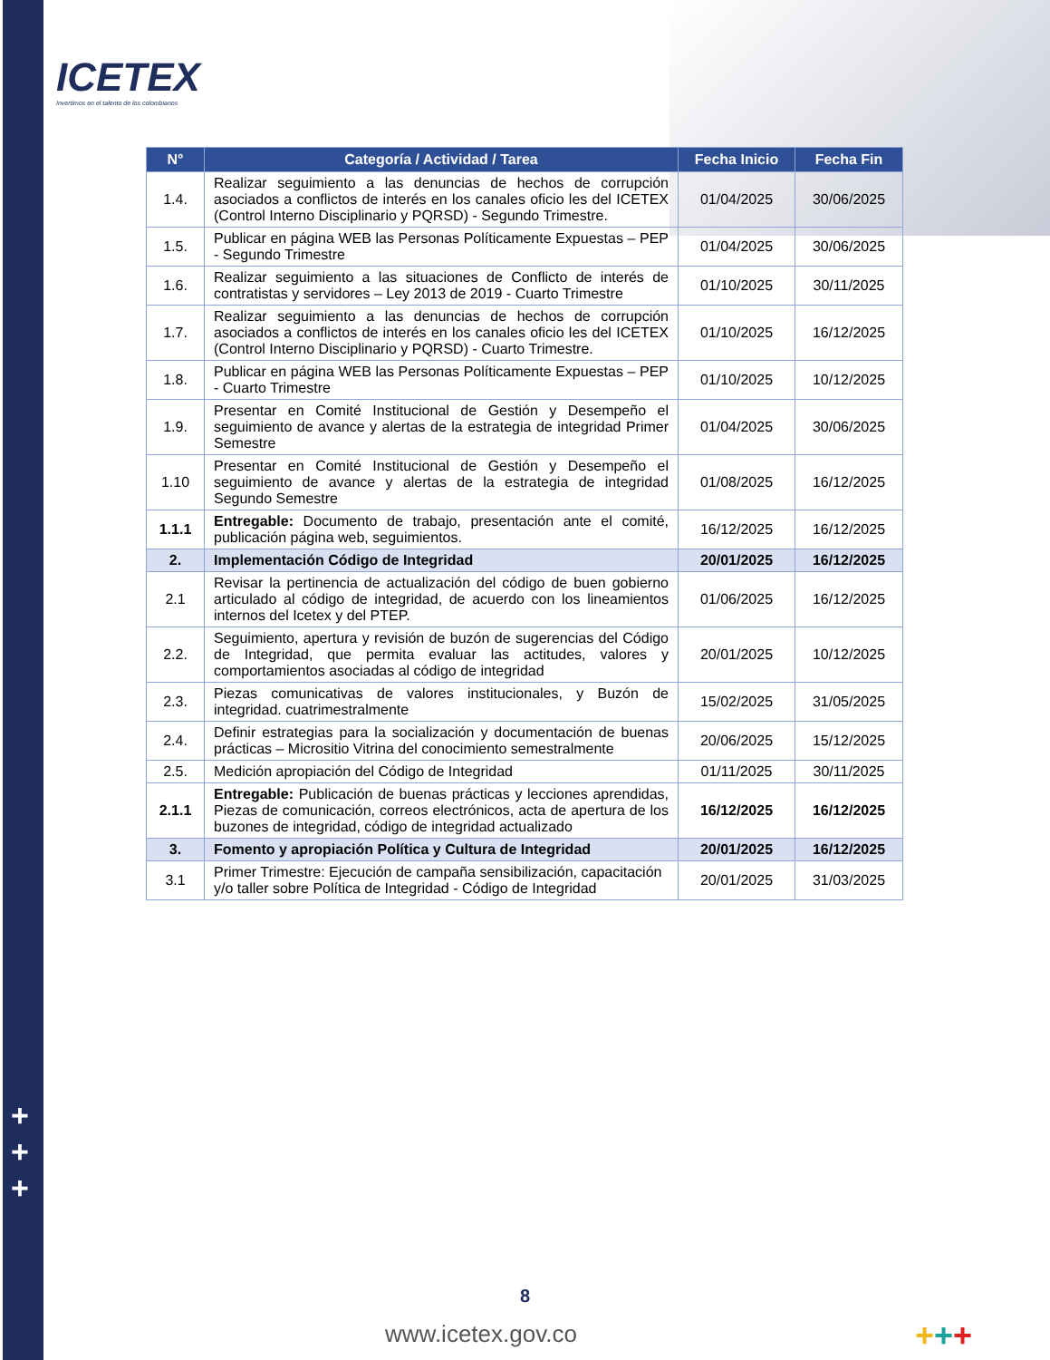ICETEX
Invertimos en el talento de los colombianos
+
+
+
| N° | Categoría / Actividad / Tarea | Fecha Inicio | Fecha Fin |
| --- | --- | --- | --- |
| 1.4. | Realizar seguimiento a las denuncias de hechos de corrupción asociados a conflictos de interés en los canales oficio les del ICETEX (Control Interno Disciplinario y PQRSD) - Segundo Trimestre. | 01/04/2025 | 30/06/2025 |
| 1.5. | Publicar en página WEB las Personas Políticamente Expuestas – PEP - Segundo Trimestre | 01/04/2025 | 30/06/2025 |
| 1.6. | Realizar seguimiento a las situaciones de Conflicto de interés de contratistas y servidores – Ley 2013 de 2019 - Cuarto Trimestre | 01/10/2025 | 30/11/2025 |
| 1.7. | Realizar seguimiento a las denuncias de hechos de corrupción asociados a conflictos de interés en los canales oficio les del ICETEX (Control Interno Disciplinario y PQRSD) - Cuarto Trimestre. | 01/10/2025 | 16/12/2025 |
| 1.8. | Publicar en página WEB las Personas Políticamente Expuestas – PEP - Cuarto Trimestre | 01/10/2025 | 10/12/2025 |
| 1.9. | Presentar en Comité Institucional de Gestión y Desempeño el seguimiento de avance y alertas de la estrategia de integridad Primer Semestre | 01/04/2025 | 30/06/2025 |
| 1.10 | Presentar en Comité Institucional de Gestión y Desempeño el seguimiento de avance y alertas de la estrategia de integridad Segundo Semestre | 01/08/2025 | 16/12/2025 |
| 1.1.1 | Entregable: Documento de trabajo, presentación ante el comité, publicación página web, seguimientos. | 16/12/2025 | 16/12/2025 |
| 2. | Implementación Código de Integridad | 20/01/2025 | 16/12/2025 |
| 2.1 | Revisar la pertinencia de actualización del código de buen gobierno articulado al código de integridad, de acuerdo con los lineamientos internos del Icetex y del PTEP. | 01/06/2025 | 16/12/2025 |
| 2.2. | Seguimiento, apertura y revisión de buzón de sugerencias del Código de Integridad, que permita evaluar las actitudes, valores y comportamientos asociadas al código de integridad | 20/01/2025 | 10/12/2025 |
| 2.3. | Piezas comunicativas de valores institucionales, y Buzón de integridad. cuatrimestralmente | 15/02/2025 | 31/05/2025 |
| 2.4. | Definir estrategias para la socialización y documentación de buenas prácticas – Micrositio Vitrina del conocimiento semestralmente | 20/06/2025 | 15/12/2025 |
| 2.5. | Medición apropiación del Código de Integridad | 01/11/2025 | 30/11/2025 |
| 2.1.1 | Entregable: Publicación de buenas prácticas y lecciones aprendidas, Piezas de comunicación, correos electrónicos, acta de apertura de los buzones de integridad, código de integridad actualizado | 16/12/2025 | 16/12/2025 |
| 3. | Fomento y apropiación Política y Cultura de Integridad | 20/01/2025 | 16/12/2025 |
| 3.1 | Primer Trimestre: Ejecución de campaña sensibilización, capacitación y/o taller sobre Política de Integridad - Código de Integridad | 20/01/2025 | 31/03/2025 |
8
www.icetex.gov.co +++